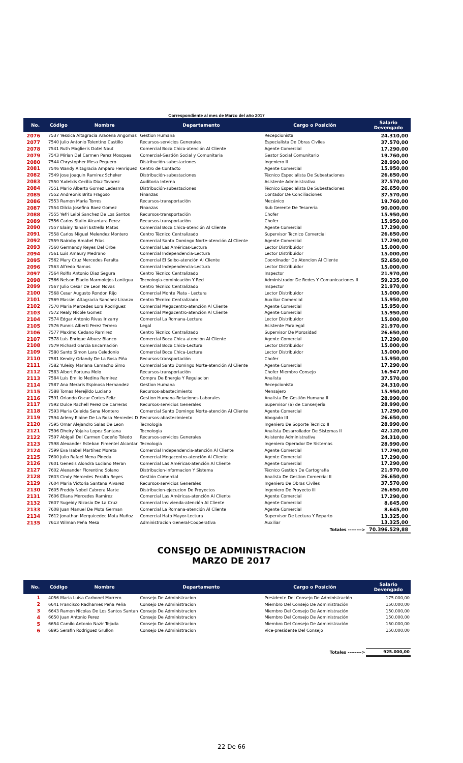Correspondiente al mes de Marzo del año 2017
| No. | Código | Nombre | Departamento | Cargo o Posición | Salario Devengado |
| --- | --- | --- | --- | --- | --- |
| 2076 | 7537 Yessica Altagracia Aracena Angomas | | Gestion Humana | Recepcionista | 24.310,00 |
| 2077 | 7540 Julio Antonio Tolentino Castillo | | Recursos-servicios Generales | Especialista De Obras Civiles | 37.570,00 |
| 2078 | 7541 Ruth Maglieris Dotel Naut | | Comercial Boca Chica-atención Al Cliente | Agente Comercial | 17.290,00 |
| 2079 | 7543 Mirian Del Carmen Perez Mosquea | | Comercial-Gestión Social y Comunitaria | Gestor Social Comunitario | 19.760,00 |
| 2080 | 7544 Chrystopher Mesa Peguero | | Distribución-subestaciones | Ingeniero II | 28.990,00 |
| 2081 | 7546 Wandy Altagracia Amparo Henriquez | | Centro de Contacto | Agente Comercial | 15.950,00 |
| 2082 | 7549 Jose Joaquin Ramirez Scheker | | Distribución-subestaciones | Técnico Especialista De Subestaciones | 26.650,00 |
| 2083 | 7550 Yudelkis Cecilia Diaz Tavarez | | Auditoria Interna | Asistente Administrativa | 37.570,00 |
| 2084 | 7551 Mario Alberto Gomez Ledesma | | Distribución-subestaciones | Técnico Especialista De Subestaciones | 26.650,00 |
| 2085 | 7552 Andreonis Brito Fragoso | | Finanzas | Contador De Conciliaciones | 37.570,00 |
| 2086 | 7553 Ramon Maria Torres | | Recursos-transportación | Mecánico | 19.760,00 |
| 2087 | 7554 Dilcia Josefina Baez Gomez | | Finanzas | Sub Gerente De Tesoreria | 90.000,00 |
| 2088 | 7555 Yefri Leibi Sanchez De Los Santos | | Recursos-transportación | Chofer | 15.950,00 |
| 2089 | 7556 Carlos Stalin Alcantara Perez | | Recursos-transportación | Chofer | 15.950,00 |
| 2090 | 7557 Elainy Tanairi Estrella Matos | | Comercial Boca Chica-atención Al Cliente | Agente Comercial | 17.290,00 |
| 2091 | 7558 Carlos Miguel Melendez Montero | | Centro Técnico Centralizado | Supervisor Tecnico Comercial | 26.650,00 |
| 2092 | 7559 Nairoby Amabel Frias | | Comercial Santo Domingo Norte-atención Al Cliente | Agente Comercial | 17.290,00 |
| 2093 | 7560 Germandy Reyes Del Orbe | | Comercial Las Américas-Lectura | Lector Distribuidor | 15.000,00 |
| 2094 | 7561 Luis Amaury Medrano | | Comercial Independencia-Lectura | Lector Distribuidor | 15.000,00 |
| 2095 | 7562 Mary Cruz Mercedes Peralta | | Comercial El Seibo-atención Al Cliente | Coordinador De Atencion Al Cliente | 52.650,00 |
| 2096 | 7563 Alfredo Ramos | | Comercial Independencia-Lectura | Lector Distribuidor | 15.000,00 |
| 2097 | 7564 Rolfis Antonio Diaz Segura | | Centro Técnico Centralizado | Inspector | 21.970,00 |
| 2098 | 7566 Nelson Eladio Marmolejos Lantigua | | Tecnología-cominicación Y Red | Administrador De Redes Y Comunicaciones II | 59.235,00 |
| 2099 | 7567 Julio Cesar De Leon Novas | | Centro Técnico Centralizado | Inspector | 21.970,00 |
| 2100 | 7568 Cesar Augusto Rondon Rijo | | Comercial Monte Plata - Lectura | Lector Distribuidor | 15.000,00 |
| 2101 | 7569 Massiel Altagracia Sanchez Liranzo | | Centro Técnico Centralizado | Auxiliar Comercial | 15.950,00 |
| 2102 | 7570 Maria Mercedes Lora Rodriguez | | Comercial Megacentro-atención Al Cliente | Agente Comercial | 15.950,00 |
| 2103 | 7572 Realy Nicole Gomez | | Comercial Megacentro-atención Al Cliente | Agente Comercial | 15.950,00 |
| 2104 | 7574 Edgar Antonio Rivas Irizarry | | Comercial La Romana-Lectura | Lector Distribuidor | 15.000,00 |
| 2105 | 7576 Funnis Alberti Perez Terrero | | Legal | Asistente Paralegal | 21.970,00 |
| 2106 | 7577 Maximo Cedano Ramirez | | Centro Técnico Centralizado | Supervisor De Morosidad | 26.650,00 |
| 2107 | 7578 Luis Enrique Albuez Blanco | | Comercial Boca Chica-atención Al Cliente | Agente Comercial | 17.290,00 |
| 2108 | 7579 Richard Garcia Encarnación | | Comercial Boca Chica-Lectura | Lector Distribuidor | 15.000,00 |
| 2109 | 7580 Santo Simon Lara Celedonio | | Comercial Boca Chica-Lectura | Lector Distribuidor | 15.000,00 |
| 2110 | 7581 Kendry Orlandy De La Rosa Piña | | Recursos-transportación | Chofer | 15.950,00 |
| 2111 | 7582 Yuleisy Mariana Camacho Simo | | Comercial Santo Domingo Norte-atención Al Cliente | Agente Comercial | 17.290,00 |
| 2112 | 7583 Albert Fortuna Melo | | Recursos-transportación | Chofer Miembro Consejo | 16.947,00 |
| 2113 | 7584 Luis Emilio Medina Ramirez | | Compra De Energia Y Regulacion | Analista | 37.570,00 |
| 2114 | 7587 Ana Meraris Espinosa Hernandez | | Gestion Humana | Recepcionista | 24.310,00 |
| 2115 | 7588 Tomas Merejildo Luciano | | Recursos-abastecimiento | Mensajero | 15.950,00 |
| 2116 | 7591 Orlando Oscar Cortes Feliz | | Gestion Humana-Relaciones Laborales | Analista De Gestión Humana II | 28.990,00 |
| 2117 | 7592 Dulce Rachell Perez De Carreras | | Recursos-servicios Generales | Supervisor (a) de Conserjería | 28.990,00 |
| 2118 | 7593 Maria Celeida Sena Montero | | Comercial Santo Domingo Norte-atención Al Cliente | Agente Comercial | 17.290,00 |
| 2119 | 7594 Arleny Elaine De La Rosa Mercedes D | | Recursos-abastecimiento | Abogado III | 26.650,00 |
| 2120 | 7595 Omar Alejandro Salas De Leon | | Tecnologia | Ingeniero De Soporte Tecnico II | 28.990,00 |
| 2121 | 7596 Dheiry Yojaira Lopez Santana | | Tecnologia | Analista Desarrollador De Sistemas II | 42.120,00 |
| 2122 | 7597 Abigail Del Carmen Cedeño Toledo | | Recursos-servicios Generales | Asistente Administrativa | 24.310,00 |
| 2123 | 7598 Alexander Esteban Pimentel Alcantar | | Tecnologia | Ingeniero Operador De Sistemas | 28.990,00 |
| 2124 | 7599 Eva Isabel Martínez Moreta | | Comercial Independencia-atención Al Cliente | Agente Comercial | 17.290,00 |
| 2125 | 7600 Julio Rafael Mena Pineda | | Comercial Megacentro-atención Al Cliente | Agente Comercial | 17.290,00 |
| 2126 | 7601 Genesis Alondra Luciano Meran | | Comercial Las Américas-atención Al Cliente | Agente Comercial | 17.290,00 |
| 2127 | 7602 Alexander Florentino Solano | | Distribucion-informacion Y Sistema | Técnico Gestion De Cartografia | 21.970,00 |
| 2128 | 7603 Cindy Mercedes Peralta Reyes | | Gestión Comercial | Analista De Gestion Comercial II | 26.650,00 |
| 2129 | 7604 Maria Victoria Santana Alvarez | | Recursos-servicios Generales | Ingeniero De Obras Civiles | 37.570,00 |
| 2130 | 7605 Freddy Nobel Cabrera Marte | | Distribucion-ejecucion De Proyectos | Ingeniero De Proyecto III | 26.650,00 |
| 2131 | 7606 Eliana Mercedes Ramirez | | Comercial Las Américas-atención Al Cliente | Agente Comercial | 17.290,00 |
| 2132 | 7607 Sugeidy Nicasio De La Cruz | | Comercial Invivienda-atención Al Cliente | Agente Comercial | 8.645,00 |
| 2133 | 7608 Juan Manuel De Mota German | | Comercial La Romana-atención Al Cliente | Agente Comercial | 8.645,00 |
| 2134 | 7612 Jonathan Merquicedec Mota Muñoz | | Comercial Hato Mayor-Lectura | Supervisor De Lectura Y Reparto | 13.325,00 |
| 2135 | 7613 Wilman Peña Mesa | | Administracion General-Cooperativa | Auxiliar | 13.325,00 |
| Totales --------> | | | | | 70.396.529,88 |
CONSEJO DE ADMINISTRACION
MARZO DE 2017
| No. | Código | Nombre | Departamento | Cargo o Posición | Salario Devengado |
| --- | --- | --- | --- | --- | --- |
| 1 | 4056 Maria Luisa Carbonel Marrero | | Consejo De Administracion | Presidente Del Consejo De Administración | 175.000,00 |
| 2 | 6641 Francisco Radhames Peña Peña | | Consejo De Administracion | Miembro Del Consejo De Administración | 150.000,00 |
| 3 | 6643 Ramon Nicolas De Los Santos Santan | | Consejo De Administracion | Miembro Del Consejo De Administración | 150.000,00 |
| 4 | 6650 Juan Antonio Perez | | Consejo De Administracion | Miembro Del Consejo De Administración | 150.000,00 |
| 5 | 6654 Camilo Antonio Nazir Tejada | | Consejo De Administracion | Miembro Del Consejo De Administración | 150.000,00 |
| 6 | 6895 Serafin Rodriguez Grullon | | Consejo De Administracion | Vice-presidente Del Consejo | 150.000,00 |
| Totales --------> | | | | | 925.000,00 |
22 De 66